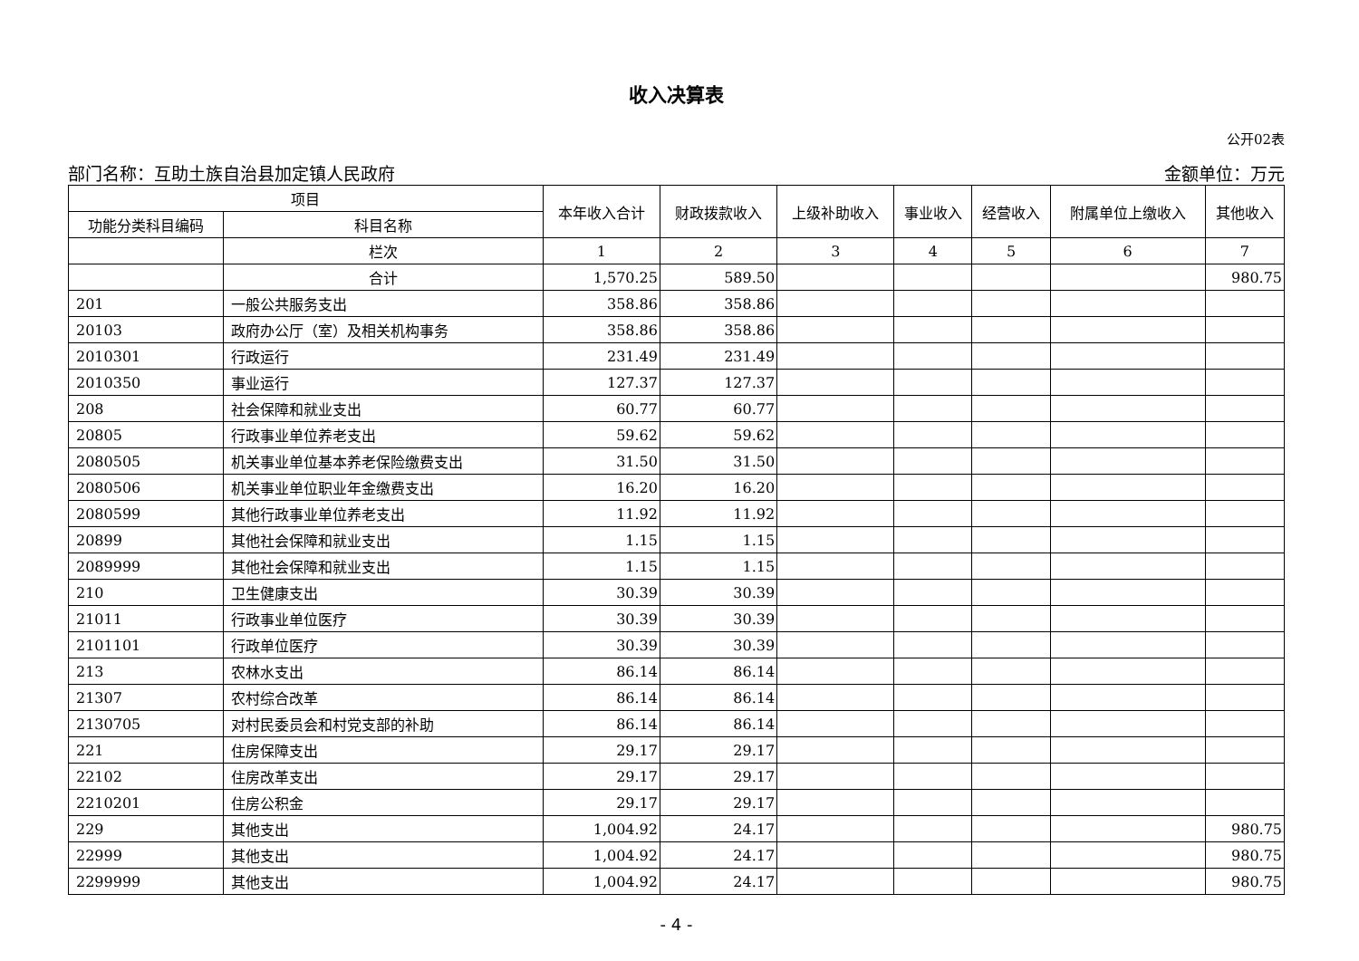收入决算表
公开02表
部门名称：互助土族自治县加定镇人民政府 金额单位：万元
| 项目 | | 本年收入合计 | 财政拨款收入 | 上级补助收入 | 事业收入 | 经营收入 | 附属单位上缴收入 | 其他收入 |
| --- | --- | --- | --- | --- | --- | --- | --- | --- |
| 功能分类科目编码 | 科目名称 | | | | | | | |
| | 栏次 | 1 | 2 | 3 | 4 | 5 | 6 | 7 |
| | 合计 | 1,570.25 | 589.50 | | | | | 980.75 |
| 201 | 一般公共服务支出 | 358.86 | 358.86 | | | | | |
| 20103 | 政府办公厅（室）及相关机构事务 | 358.86 | 358.86 | | | | | |
| 2010301 | 行政运行 | 231.49 | 231.49 | | | | | |
| 2010350 | 事业运行 | 127.37 | 127.37 | | | | | |
| 208 | 社会保障和就业支出 | 60.77 | 60.77 | | | | | |
| 20805 | 行政事业单位养老支出 | 59.62 | 59.62 | | | | | |
| 2080505 | 机关事业单位基本养老保险缴费支出 | 31.50 | 31.50 | | | | | |
| 2080506 | 机关事业单位职业年金缴费支出 | 16.20 | 16.20 | | | | | |
| 2080599 | 其他行政事业单位养老支出 | 11.92 | 11.92 | | | | | |
| 20899 | 其他社会保障和就业支出 | 1.15 | 1.15 | | | | | |
| 2089999 | 其他社会保障和就业支出 | 1.15 | 1.15 | | | | | |
| 210 | 卫生健康支出 | 30.39 | 30.39 | | | | | |
| 21011 | 行政事业单位医疗 | 30.39 | 30.39 | | | | | |
| 2101101 | 行政单位医疗 | 30.39 | 30.39 | | | | | |
| 213 | 农林水支出 | 86.14 | 86.14 | | | | | |
| 21307 | 农村综合改革 | 86.14 | 86.14 | | | | | |
| 2130705 | 对村民委员会和村党支部的补助 | 86.14 | 86.14 | | | | | |
| 221 | 住房保障支出 | 29.17 | 29.17 | | | | | |
| 22102 | 住房改革支出 | 29.17 | 29.17 | | | | | |
| 2210201 | 住房公积金 | 29.17 | 29.17 | | | | | |
| 229 | 其他支出 | 1,004.92 | 24.17 | | | | | 980.75 |
| 22999 | 其他支出 | 1,004.92 | 24.17 | | | | | 980.75 |
| 2299999 | 其他支出 | 1,004.92 | 24.17 | | | | | 980.75 |
- 4 -